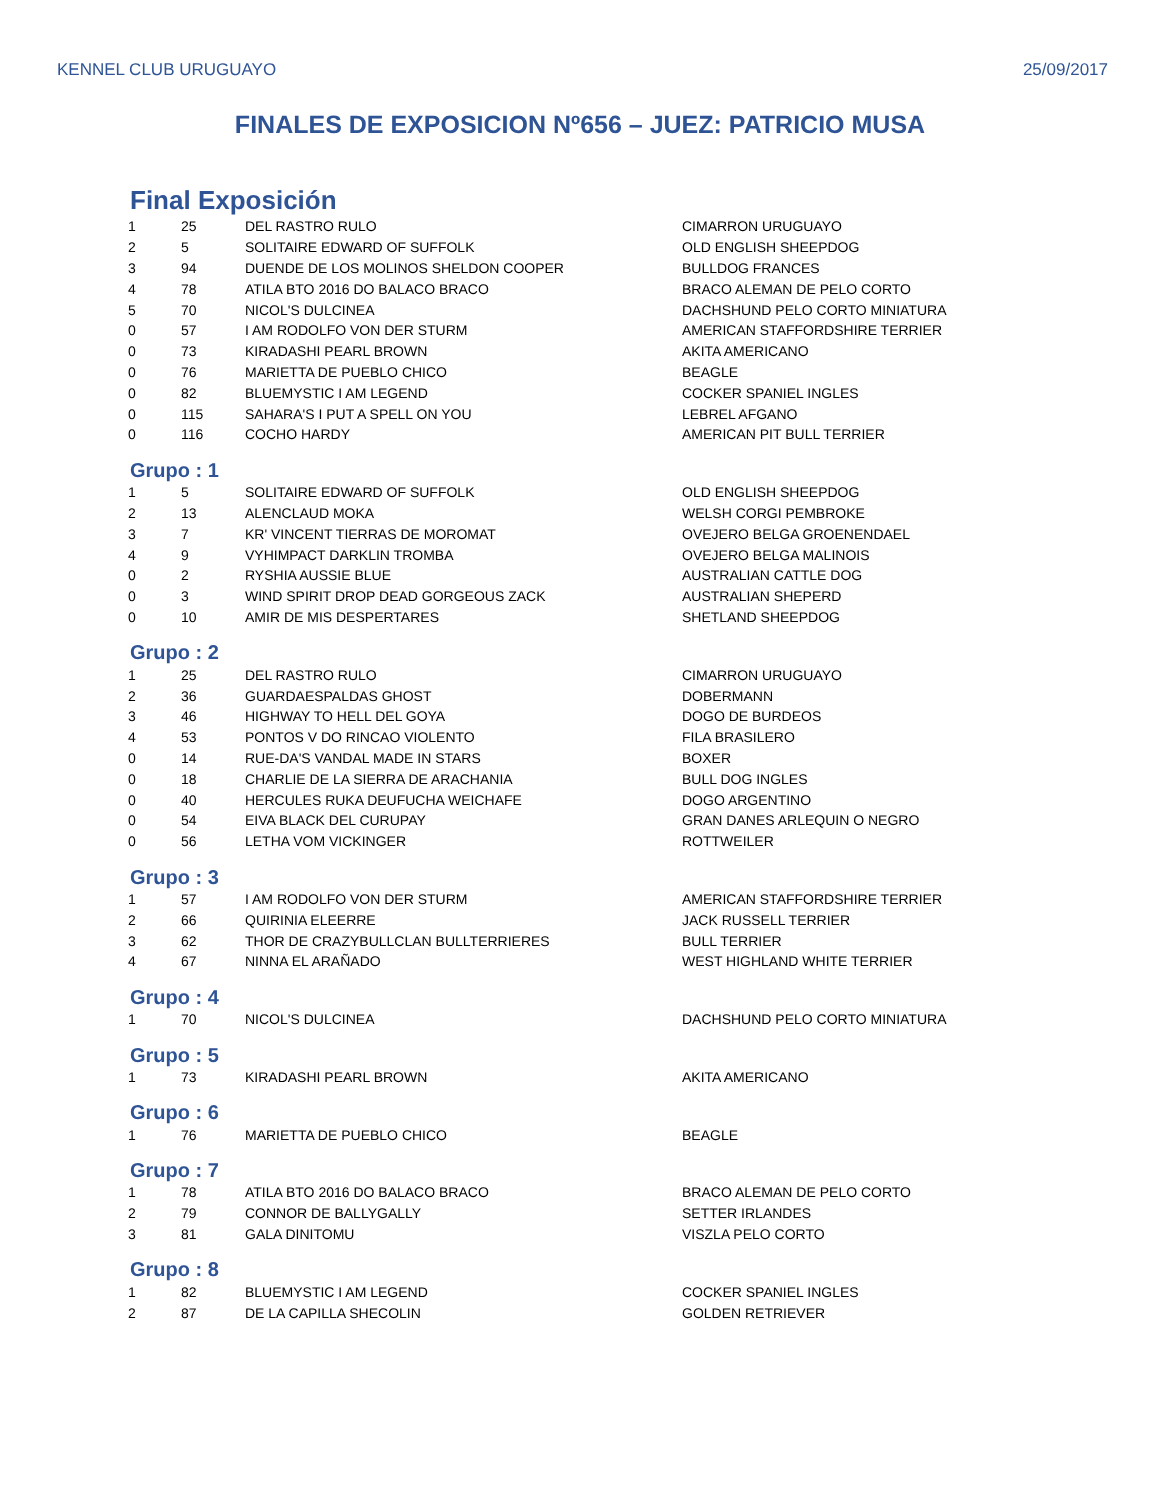KENNEL CLUB URUGUAYO 25/09/2017
FINALES DE EXPOSICION Nº656 – JUEZ: PATRICIO MUSA
Final Exposición
| 1 | 25 | DEL RASTRO RULO | CIMARRON URUGUAYO |
| 2 | 5 | SOLITAIRE EDWARD OF SUFFOLK | OLD ENGLISH SHEEPDOG |
| 3 | 94 | DUENDE DE LOS MOLINOS SHELDON COOPER | BULLDOG FRANCES |
| 4 | 78 | ATILA BTO 2016 DO BALACO BRACO | BRACO ALEMAN DE PELO CORTO |
| 5 | 70 | NICOL'S DULCINEA | DACHSHUND PELO CORTO MINIATURA |
| 0 | 57 | I AM RODOLFO VON DER STURM | AMERICAN STAFFORDSHIRE TERRIER |
| 0 | 73 | KIRADASHI PEARL BROWN | AKITA AMERICANO |
| 0 | 76 | MARIETTA DE PUEBLO CHICO | BEAGLE |
| 0 | 82 | BLUEMYSTIC I AM LEGEND | COCKER SPANIEL INGLES |
| 0 | 115 | SAHARA'S I PUT A SPELL ON YOU | LEBREL AFGANO |
| 0 | 116 | COCHO HARDY | AMERICAN PIT BULL TERRIER |
Grupo : 1
| 1 | 5 | SOLITAIRE EDWARD OF SUFFOLK | OLD ENGLISH SHEEPDOG |
| 2 | 13 | ALENCLAUD MOKA | WELSH CORGI PEMBROKE |
| 3 | 7 | KR' VINCENT TIERRAS DE MOROMAT | OVEJERO BELGA GROENENDAEL |
| 4 | 9 | VYHIMPACT DARKLIN TROMBA | OVEJERO BELGA MALINOIS |
| 0 | 2 | RYSHIA AUSSIE BLUE | AUSTRALIAN CATTLE DOG |
| 0 | 3 | WIND SPIRIT DROP DEAD GORGEOUS ZACK | AUSTRALIAN SHEPERD |
| 0 | 10 | AMIR DE MIS DESPERTARES | SHETLAND SHEEPDOG |
Grupo : 2
| 1 | 25 | DEL RASTRO RULO | CIMARRON URUGUAYO |
| 2 | 36 | GUARDAESPALDAS GHOST | DOBERMANN |
| 3 | 46 | HIGHWAY TO HELL DEL GOYA | DOGO DE BURDEOS |
| 4 | 53 | PONTOS V DO RINCAO VIOLENTO | FILA BRASILERO |
| 0 | 14 | RUE-DA'S VANDAL MADE IN STARS | BOXER |
| 0 | 18 | CHARLIE DE LA SIERRA DE ARACHANIA | BULL DOG INGLES |
| 0 | 40 | HERCULES RUKA DEUFUCHA WEICHAFE | DOGO ARGENTINO |
| 0 | 54 | EIVA BLACK DEL CURUPAY | GRAN DANES ARLEQUIN O NEGRO |
| 0 | 56 | LETHA VOM VICKINGER | ROTTWEILER |
Grupo : 3
| 1 | 57 | I AM RODOLFO VON DER STURM | AMERICAN STAFFORDSHIRE TERRIER |
| 2 | 66 | QUIRINIA ELEERRE | JACK RUSSELL TERRIER |
| 3 | 62 | THOR DE CRAZYBULLCLAN BULLTERRIERES | BULL TERRIER |
| 4 | 67 | NINNA EL ARAÑADO | WEST HIGHLAND WHITE TERRIER |
Grupo : 4
| 1 | 70 | NICOL'S DULCINEA | DACHSHUND PELO CORTO MINIATURA |
Grupo : 5
| 1 | 73 | KIRADASHI PEARL BROWN | AKITA AMERICANO |
Grupo : 6
| 1 | 76 | MARIETTA DE PUEBLO CHICO | BEAGLE |
Grupo : 7
| 1 | 78 | ATILA BTO 2016 DO BALACO BRACO | BRACO ALEMAN DE PELO CORTO |
| 2 | 79 | CONNOR DE BALLYGALLY | SETTER IRLANDES |
| 3 | 81 | GALA DINITOMU | VISZLA PELO CORTO |
Grupo : 8
| 1 | 82 | BLUEMYSTIC I AM LEGEND | COCKER SPANIEL INGLES |
| 2 | 87 | DE LA CAPILLA SHECOLIN | GOLDEN RETRIEVER |